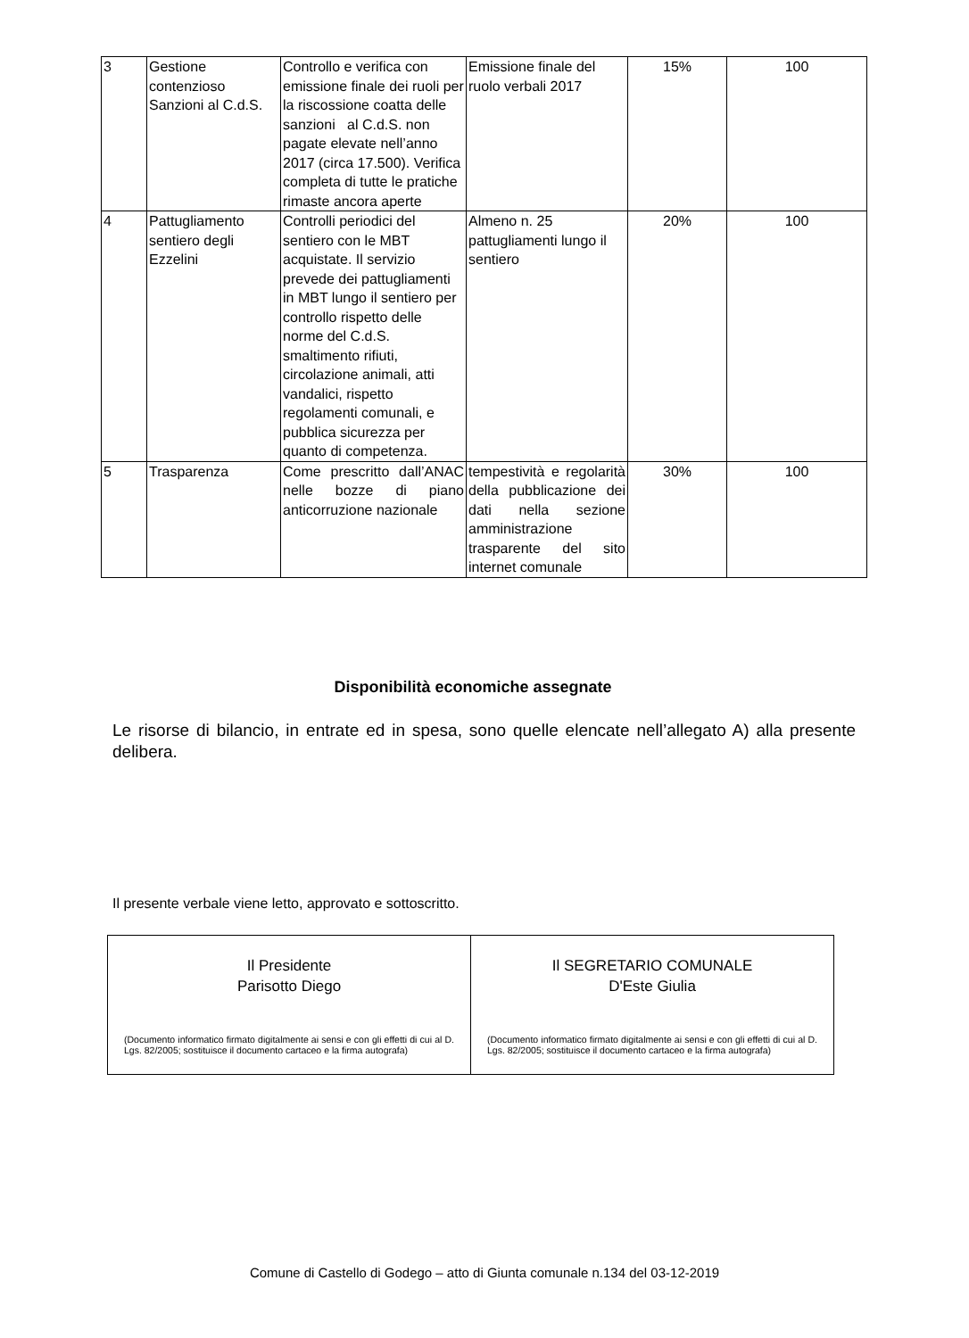| 3 | Gestione contenzioso Sanzioni al C.d.S. | Controllo e verifica con emissione finale dei ruoli per la riscossione coatta delle sanzioni al C.d.S. non pagate elevate nell’anno 2017 (circa 17.500). Verifica completa di tutte le pratiche rimaste ancora aperte | Emissione finale del ruolo verbali 2017 | 15% | 100 |
| 4 | Pattugliamento sentiero degli Ezzelini | Controlli periodici del sentiero con le MBT acquistate. Il servizio prevede dei pattugliamenti in MBT lungo il sentiero per controllo rispetto delle norme del C.d.S. smaltimento rifiuti, circolazione animali, atti vandalici, rispetto regolamenti comunali, e pubblica sicurezza per quanto di competenza. | Almeno n. 25 pattugliamenti lungo il sentiero | 20% | 100 |
| 5 | Trasparenza | Come prescritto dall’ANAC nelle bozze di piano anticorruzione nazionale | tempestività e regolarità della pubblicazione dei dati nella sezione amministrazione trasparente del sito internet comunale | 30% | 100 |
Disponibilità economiche assegnate
Le risorse di bilancio, in entrate ed in spesa, sono quelle elencate nell’allegato A) alla presente delibera.
Il presente verbale viene letto, approvato e sottoscritto.
| Il Presidente Parisotto Diego (Documento informatico firmato digitalmente ai sensi e con gli effetti di cui al D. Lgs. 82/2005; sostituisce il documento cartaceo e la firma autografa) | Il SEGRETARIO COMUNALE D'Este Giulia (Documento informatico firmato digitalmente ai sensi e con gli effetti di cui al D. Lgs. 82/2005; sostituisce il documento cartaceo e la firma autografa) |
Comune di Castello di Godego – atto di Giunta comunale n.134 del 03-12-2019